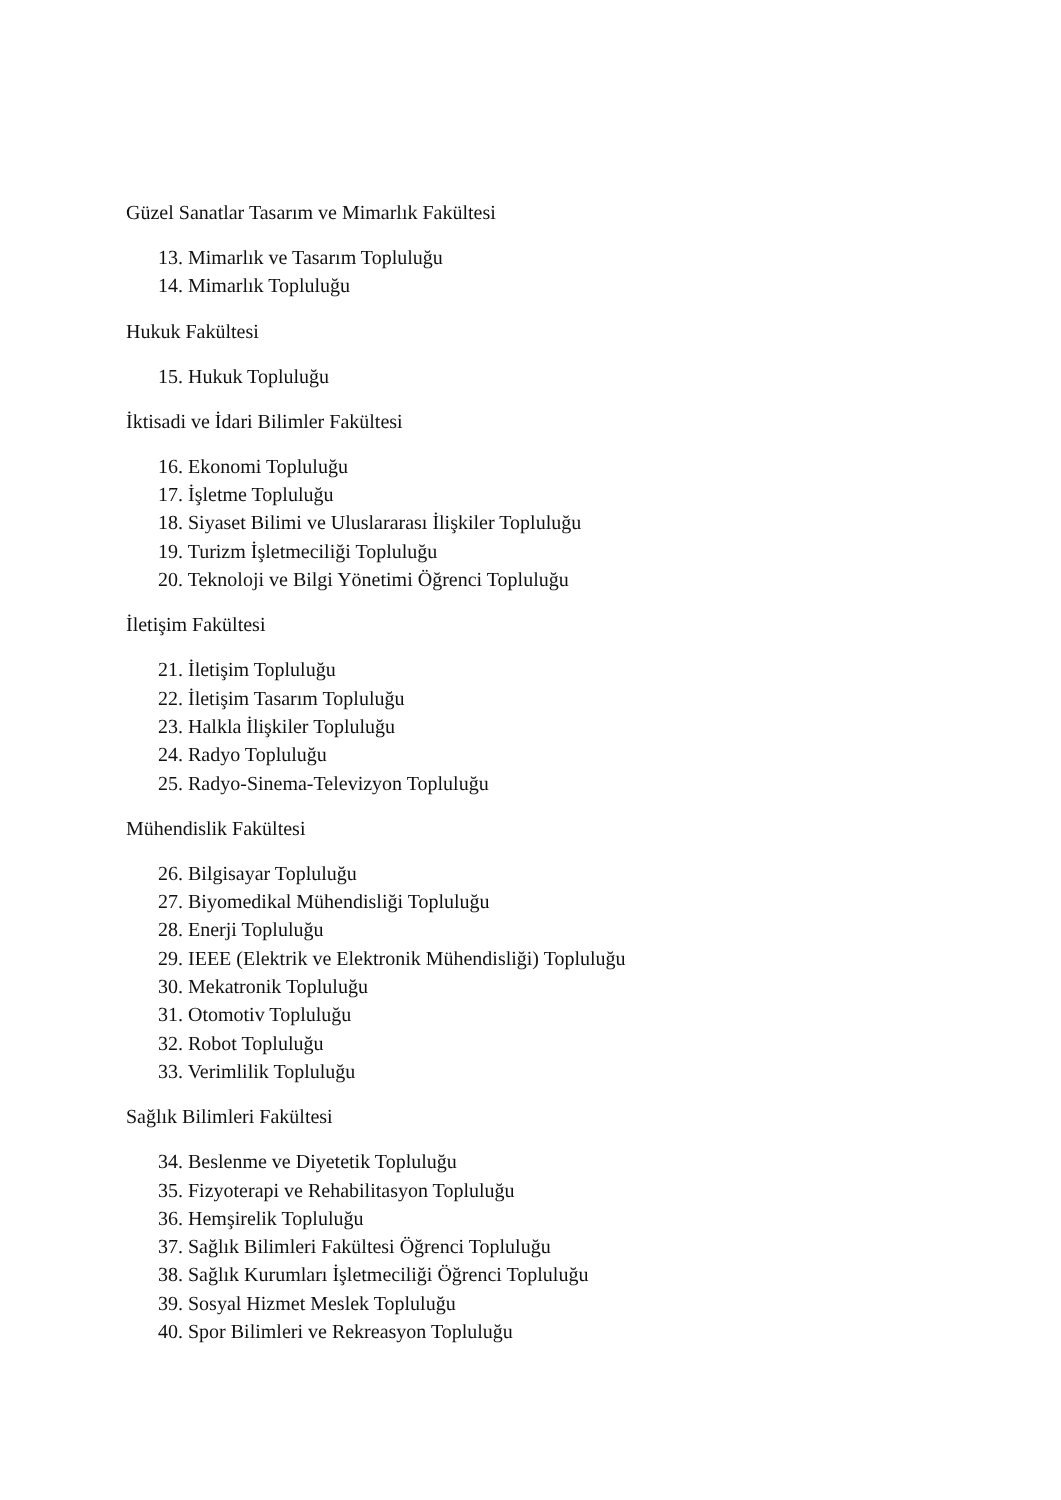Güzel Sanatlar Tasarım ve Mimarlık Fakültesi
13. Mimarlık ve Tasarım Topluluğu
14. Mimarlık Topluluğu
Hukuk Fakültesi
15. Hukuk Topluluğu
İktisadi ve İdari Bilimler Fakültesi
16. Ekonomi Topluluğu
17. İşletme Topluluğu
18. Siyaset Bilimi ve Uluslararası İlişkiler Topluluğu
19. Turizm İşletmeciliği Topluluğu
20. Teknoloji ve Bilgi Yönetimi Öğrenci Topluluğu
İletişim Fakültesi
21. İletişim Topluluğu
22. İletişim Tasarım Topluluğu
23. Halkla İlişkiler Topluluğu
24. Radyo Topluluğu
25. Radyo-Sinema-Televizyon Topluluğu
Mühendislik Fakültesi
26. Bilgisayar Topluluğu
27. Biyomedikal Mühendisliği Topluluğu
28. Enerji Topluluğu
29. IEEE (Elektrik ve Elektronik Mühendisliği) Topluluğu
30. Mekatronik Topluluğu
31. Otomotiv Topluluğu
32. Robot Topluluğu
33. Verimlilik Topluluğu
Sağlık Bilimleri Fakültesi
34. Beslenme ve Diyetetik Topluluğu
35. Fizyoterapi ve Rehabilitasyon Topluluğu
36. Hemşirelik Topluluğu
37. Sağlık Bilimleri Fakültesi Öğrenci Topluluğu
38. Sağlık Kurumları İşletmeciliği Öğrenci Topluluğu
39. Sosyal Hizmet Meslek Topluluğu
40. Spor Bilimleri ve Rekreasyon Topluluğu